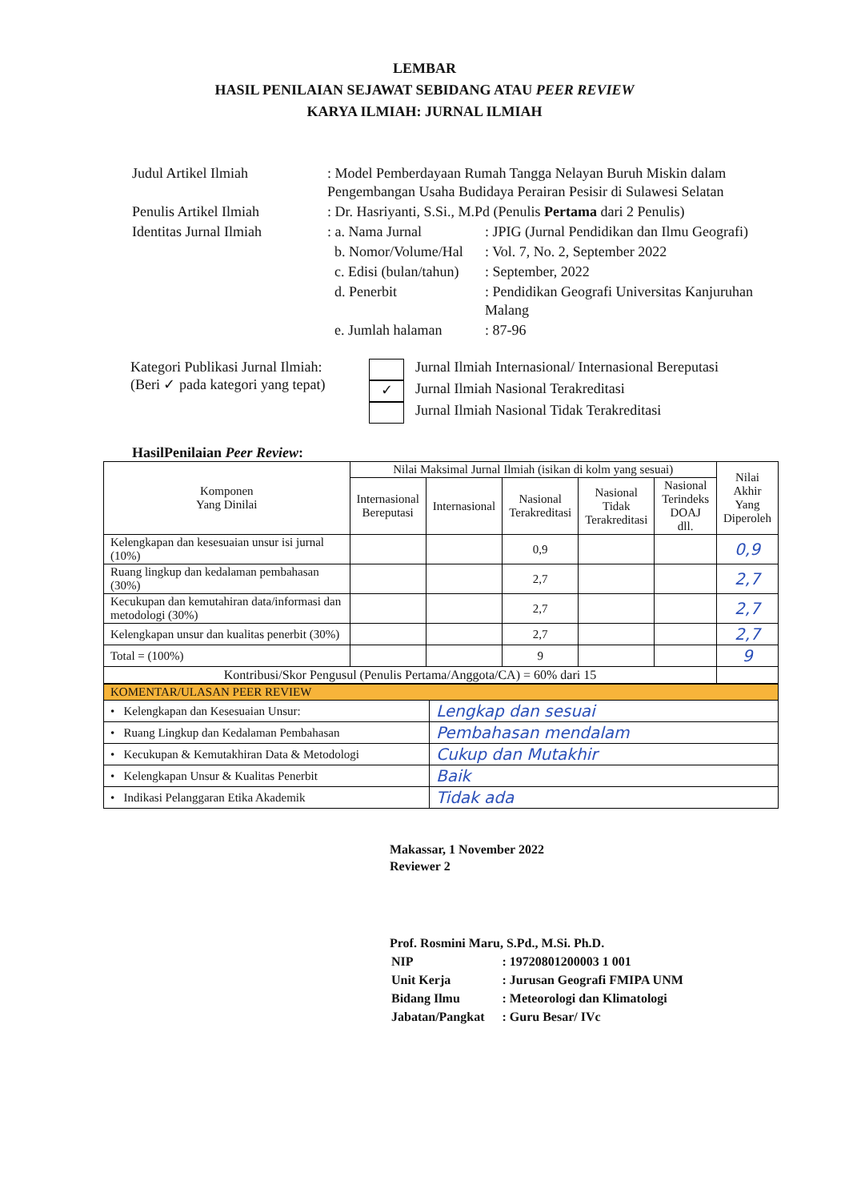LEMBAR
HASIL PENILAIAN SEJAWAT SEBIDANG ATAU PEER REVIEW
KARYA ILMIAH: JURNAL ILMIAH
| Judul Artikel Ilmiah | : Model Pemberdayaan Rumah Tangga Nelayan Buruh Miskin dalam Pengembangan Usaha Budidaya Perairan Pesisir di Sulawesi Selatan | |
| Penulis Artikel Ilmiah | : Dr. Hasriyanti, S.Si., M.Pd (Penulis Pertama dari 2 Penulis) | |
| Identitas Jurnal Ilmiah | : a. Nama Jurnal | : JPIG (Jurnal Pendidikan dan Ilmu Geografi) |
| | b. Nomor/Volume/Hal | : Vol. 7, No. 2, September 2022 |
| | c. Edisi (bulan/tahun) | : September, 2022 |
| | d. Penerbit | : Pendidikan Geografi Universitas Kanjuruhan Malang |
| | e. Jumlah halaman | : 87-96 |
Kategori Publikasi Jurnal Ilmiah:
(Beri ✓ pada kategori yang tepat)
Jurnal Ilmiah Internasional/ Internasional Bereputasi
✓
Jurnal Ilmiah Nasional Terakreditasi
Jurnal Ilmiah Nasional Tidak Terakreditasi
HasilPenilaian Peer Review:
| Komponen Yang Dinilai | Nilai Maksimal Jurnal Ilmiah (isikan di kolm yang sesuai) | | | | | Nilai Akhir Yang Diperoleh |
| --- | --- | --- | --- | --- | --- | --- |
| | Internasional Bereputasi | Internasional | Nasional Terakreditasi | Nasional Tidak Terakreditasi | Nasional Terindeks DOAJ dll. | |
| Kelengkapan dan kesesuaian unsur isi jurnal (10%) | | | 0,9 | | | 0,9 |
| Ruang lingkup dan kedalaman pembahasan (30%) | | | 2,7 | | | 2,7 |
| Kecukupan dan kemutahiran data/informasi dan metodologi (30%) | | | 2,7 | | | 2,7 |
| Kelengkapan unsur dan kualitas penerbit (30%) | | | 2,7 | | | 2,7 |
| Total = (100%) | | | 9 | | | 9 |
| Kontribusi/Skor Pengusul (Penulis Pertama/Anggota/CA) = 60% dari 15 | | | | | | |
| KOMENTAR/ULASAN PEER REVIEW | |
| • Kelengkapan dan Kesesuaian Unsur: | Lengkap dan sesuai |
| • Ruang Lingkup dan Kedalaman Pembahasan | Pembahasan mendalam |
| • Kecukupan & Kemutakhiran Data & Metodologi | Cukup dan Mutakhir |
| • Kelengkapan Unsur & Kualitas Penerbit | Baik |
| • Indikasi Pelanggaran Etika Akademik | Tidak ada |
Makassar, 1 November 2022
Reviewer 2
Prof. Rosmini Maru, S.Pd., M.Si. Ph.D.
| NIP | : 19720801200003 1 001 |
| Unit Kerja | : Jurusan Geografi FMIPA UNM |
| Bidang Ilmu | : Meteorologi dan Klimatologi |
| Jabatan/Pangkat | : Guru Besar/ IVc |